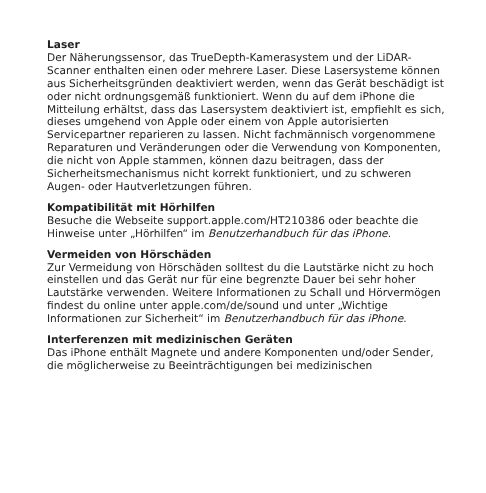Laser
Der Näherungssensor, das TrueDepth-Kamerasystem und der LiDAR-Scanner enthalten einen oder mehrere Laser. Diese Lasersysteme können aus Sicherheitsgründen deaktiviert werden, wenn das Gerät beschädigt ist oder nicht ordnungsgemäß funktioniert. Wenn du auf dem iPhone die Mitteilung erhältst, dass das Lasersystem deaktiviert ist, empfiehlt es sich, dieses umgehend von Apple oder einem von Apple autorisierten Servicepartner reparieren zu lassen. Nicht fachmännisch vorgenommene Reparaturen und Veränderungen oder die Verwendung von Komponenten, die nicht von Apple stammen, können dazu beitragen, dass der Sicherheitsmechanismus nicht korrekt funktioniert, und zu schweren Augen- oder Hautverletzungen führen.
Kompatibilität mit Hörhilfen
Besuche die Webseite support.apple.com/HT210386 oder beachte die Hinweise unter „Hörhilfen“ im Benutzerhandbuch für das iPhone.
Vermeiden von Hörschäden
Zur Vermeidung von Hörschäden solltest du die Lautstärke nicht zu hoch einstellen und das Gerät nur für eine begrenzte Dauer bei sehr hoher Lautstärke verwenden. Weitere Informationen zu Schall und Hörvermögen findest du online unter apple.com/de/sound und unter „Wichtige Informationen zur Sicherheit“ im Benutzerhandbuch für das iPhone.
Interferenzen mit medizinischen Geräten
Das iPhone enthält Magnete und andere Komponenten und/oder Sender, die möglicherweise zu Beeinträchtigungen bei medizinischen